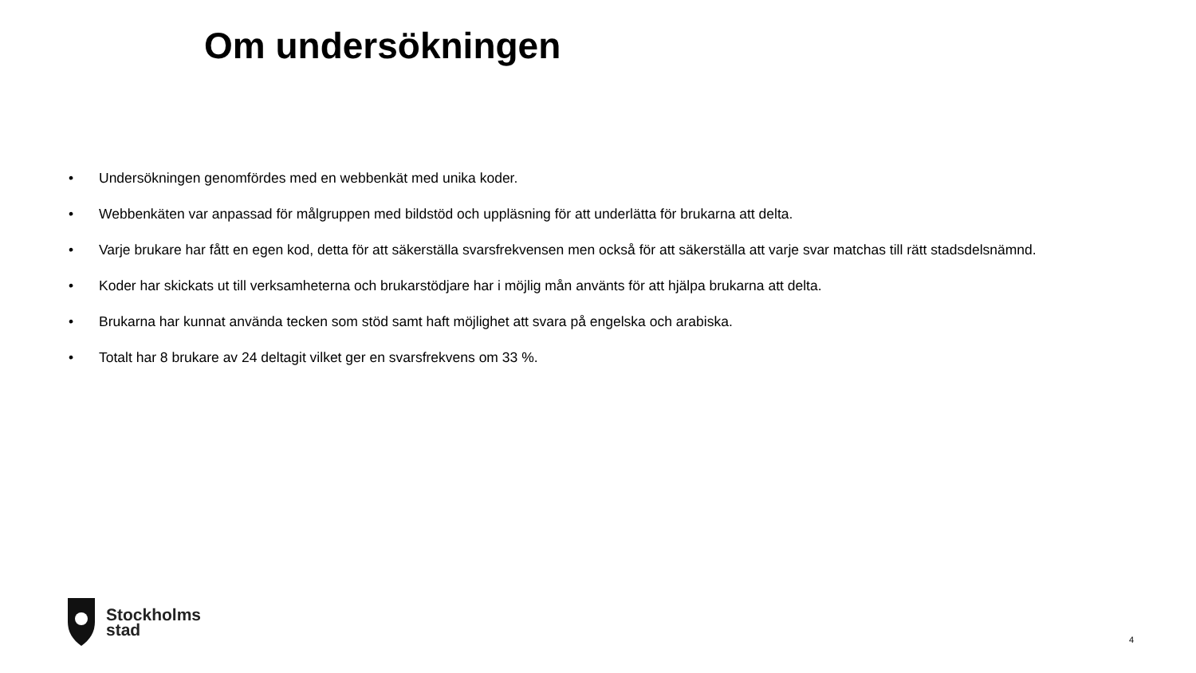Om undersökningen
• Undersökningen genomfördes med en webbenkät med unika koder.
• Webbenkäten var anpassad för målgruppen med bildstöd och uppläsning för att underlätta för brukarna att delta.
• Varje brukare har fått en egen kod, detta för att säkerställa svarsfrekvensen men också för att säkerställa att varje svar matchas till rätt stadsdelsnämnd.
• Koder har skickats ut till verksamheterna och brukarstödjare har i möjlig mån använts för att hjälpa brukarna att delta.
• Brukarna har kunnat använda tecken som stöd samt haft möjlighet att svara på engelska och arabiska.
• Totalt har 8 brukare av 24 deltagit vilket ger en svarsfrekvens om 33 %.
Stockholms
stad
4